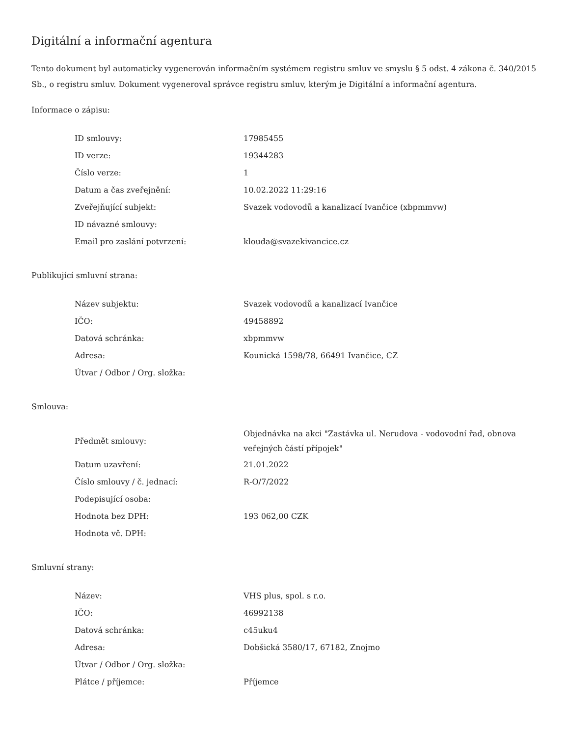Digitální a informační agentura
Tento dokument byl automaticky vygenerován informačním systémem registru smluv ve smyslu § 5 odst. 4 zákona č. 340/2015 Sb., o registru smluv. Dokument vygeneroval správce registru smluv, kterým je Digitální a informační agentura.
Informace o zápisu:
| ID smlouvy: | 17985455 |
| ID verze: | 19344283 |
| Číslo verze: | 1 |
| Datum a čas zveřejnění: | 10.02.2022 11:29:16 |
| Zveřejňující subjekt: | Svazek vodovodů a kanalizací Ivančice (xbpmmvw) |
| ID návazné smlouvy: | |
| Email pro zaslání potvrzení: | klouda@svazekivancice.cz |
Publikující smluvní strana:
| Název subjektu: | Svazek vodovodů a kanalizací Ivančice |
| IČO: | 49458892 |
| Datová schránka: | xbpmmvw |
| Adresa: | Kounická 1598/78, 66491 Ivančice, CZ |
| Útvar / Odbor / Org. složka: | |
Smlouva:
| Předmět smlouvy: | Objednávka na akci "Zastávka ul. Nerudova - vodovodní řad, obnova veřejných částí přípojek" |
| Datum uzavření: | 21.01.2022 |
| Číslo smlouvy / č. jednací: | R-O/7/2022 |
| Podepisující osoba: | |
| Hodnota bez DPH: | 193 062,00 CZK |
| Hodnota vč. DPH: | |
Smluvní strany:
| Název: | VHS plus, spol. s r.o. |
| IČO: | 46992138 |
| Datová schránka: | c45uku4 |
| Adresa: | Dobšická 3580/17, 67182, Znojmo |
| Útvar / Odbor / Org. složka: | |
| Plátce / příjemce: | Příjemce |